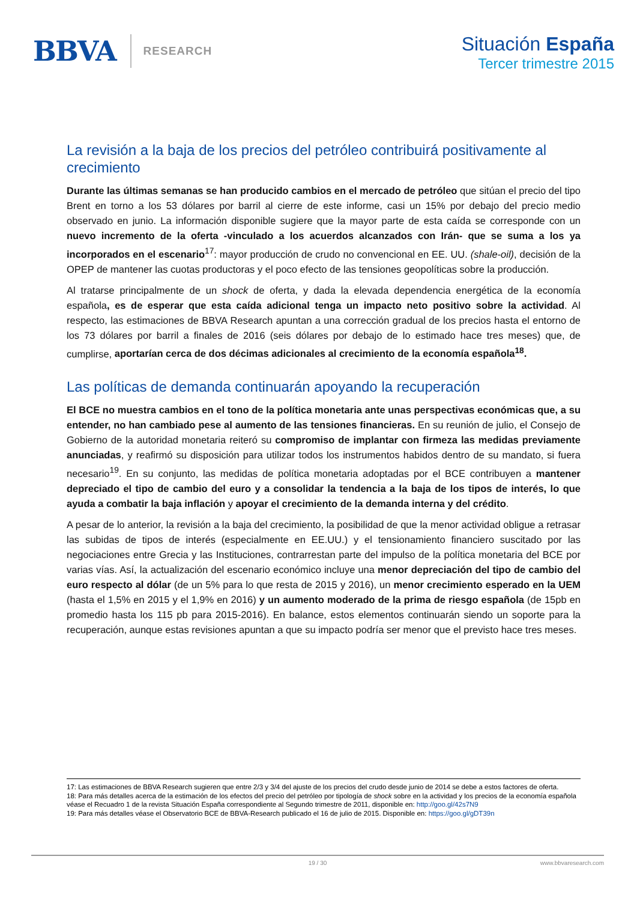BBVA
RESEARCH
Situación España
Tercer trimestre 2015
La revisión a la baja de los precios del petróleo contribuirá positivamente al crecimiento
Durante las últimas semanas se han producido cambios en el mercado de petróleo que sitúan el precio del tipo Brent en torno a los 53 dólares por barril al cierre de este informe, casi un 15% por debajo del precio medio observado en junio. La información disponible sugiere que la mayor parte de esta caída se corresponde con un nuevo incremento de la oferta -vinculado a los acuerdos alcanzados con Irán- que se suma a los ya incorporados en el escenario<sup>17</sup>: mayor producción de crudo no convencional en EE. UU. (shale-oil), decisión de la OPEP de mantener las cuotas productoras y el poco efecto de las tensiones geopolíticas sobre la producción.
Al tratarse principalmente de un shock de oferta, y dada la elevada dependencia energética de la economía española, es de esperar que esta caída adicional tenga un impacto neto positivo sobre la actividad. Al respecto, las estimaciones de BBVA Research apuntan a una corrección gradual de los precios hasta el entorno de los 73 dólares por barril a finales de 2016 (seis dólares por debajo de lo estimado hace tres meses) que, de cumplirse, aportarían cerca de dos décimas adicionales al crecimiento de la economía española<sup>18</sup>.
Las políticas de demanda continuarán apoyando la recuperación
El BCE no muestra cambios en el tono de la política monetaria ante unas perspectivas económicas que, a su entender, no han cambiado pese al aumento de las tensiones financieras. En su reunión de julio, el Consejo de Gobierno de la autoridad monetaria reiteró su compromiso de implantar con firmeza las medidas previamente anunciadas, y reafirmó su disposición para utilizar todos los instrumentos habidos dentro de su mandato, si fuera necesario<sup>19</sup>. En su conjunto, las medidas de política monetaria adoptadas por el BCE contribuyen a mantener depreciado el tipo de cambio del euro y a consolidar la tendencia a la baja de los tipos de interés, lo que ayuda a combatir la baja inflación y apoyar el crecimiento de la demanda interna y del crédito.
A pesar de lo anterior, la revisión a la baja del crecimiento, la posibilidad de que la menor actividad obligue a retrasar las subidas de tipos de interés (especialmente en EE.UU.) y el tensionamiento financiero suscitado por las negociaciones entre Grecia y las Instituciones, contrarrestan parte del impulso de la política monetaria del BCE por varias vías. Así, la actualización del escenario económico incluye una menor depreciación del tipo de cambio del euro respecto al dólar (de un 5% para lo que resta de 2015 y 2016), un menor crecimiento esperado en la UEM (hasta el 1,5% en 2015 y el 1,9% en 2016) y un aumento moderado de la prima de riesgo española (de 15pb en promedio hasta los 115 pb para 2015-2016). En balance, estos elementos continuarán siendo un soporte para la recuperación, aunque estas revisiones apuntan a que su impacto podría ser menor que el previsto hace tres meses.
17: Las estimaciones de BBVA Research sugieren que entre 2/3 y 3/4 del ajuste de los precios del crudo desde junio de 2014 se debe a estos factores de oferta.
18: Para más detalles acerca de la estimación de los efectos del precio del petróleo por tipología de shock sobre en la actividad y los precios de la economía española véase el Recuadro 1 de la revista Situación España correspondiente al Segundo trimestre de 2011, disponible en: http://goo.gl/42s7N9
19: Para más detalles véase el Observatorio BCE de BBVA-Research publicado el 16 de julio de 2015. Disponible en: https://goo.gl/gDT39n
19 / 30 www.bbvaresearch.com